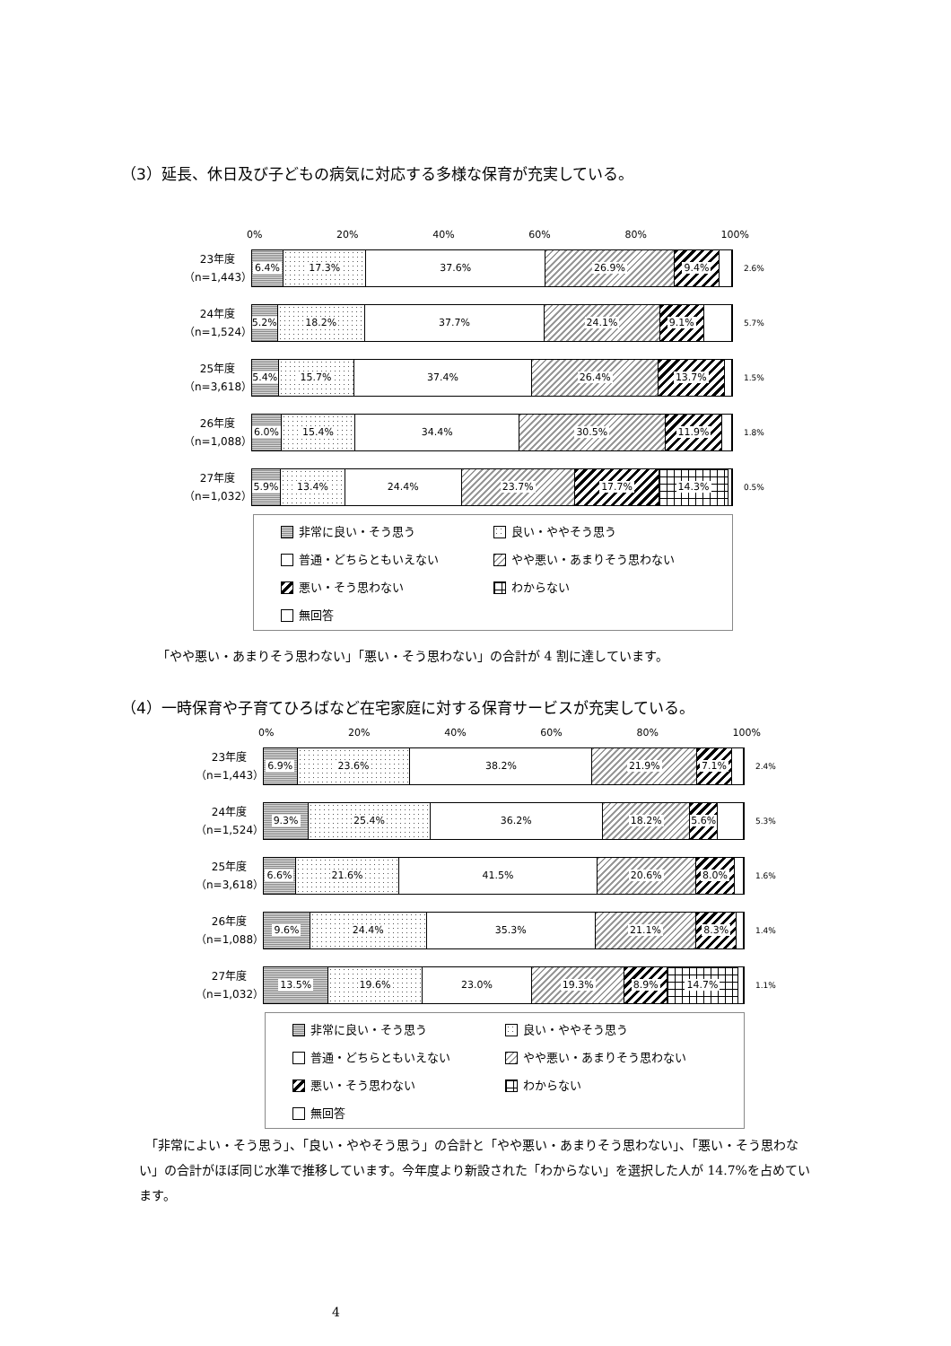（3）延長、休日及び子どもの病気に対応する多様な保育が充実している。
0% 20% 40% 60% 80% 100%
23年度
（n=1,443）
6.4% 17.3% 37.6% 26.9% 9.4%
2.6%
24年度
（n=1,524）
5.2% 18.2% 37.7% 24.1% 9.1%
5.7%
25年度
（n=3,618）
5.4% 15.7% 37.4% 26.4% 13.7%
1.5%
26年度
（n=1,088）
6.0% 15.4% 34.4% 30.5% 11.9%
1.8%
27年度
（n=1,032）
5.9% 13.4% 24.4% 23.7% 17.7% 14.3%
0.5%
非常に良い・そう思う
良い・ややそう思う
普通・どちらともいえない
やや悪い・あまりそう思わない
悪い・そう思わない
わからない
無回答
「やや悪い・あまりそう思わない」「悪い・そう思わない」の合計が 4 割に達しています。
（4）一時保育や子育てひろばなど在宅家庭に対する保育サービスが充実している。
0% 20% 40% 60% 80% 100%
23年度
（n=1,443）
6.9% 23.6% 38.2% 21.9% 7.1%
2.4%
24年度
（n=1,524）
9.3% 25.4% 36.2% 18.2% 5.6%
5.3%
25年度
（n=3,618）
6.6% 21.6% 41.5% 20.6% 8.0%
1.6%
26年度
（n=1,088）
9.6% 24.4% 35.3% 21.1% 8.3%
1.4%
27年度
（n=1,032）
13.5% 19.6% 23.0% 19.3% 8.9% 14.7%
1.1%
非常に良い・そう思う
良い・ややそう思う
普通・どちらともいえない
やや悪い・あまりそう思わない
悪い・そう思わない
わからない
無回答
　「非常によい・そう思う」、「良い・ややそう思う」の合計と「やや悪い・あまりそう思わない」、「悪い・そう思わない」の合計がほぼ同じ水準で推移しています。今年度より新設された「わからない」を選択した人が 14.7%を占めています。
4